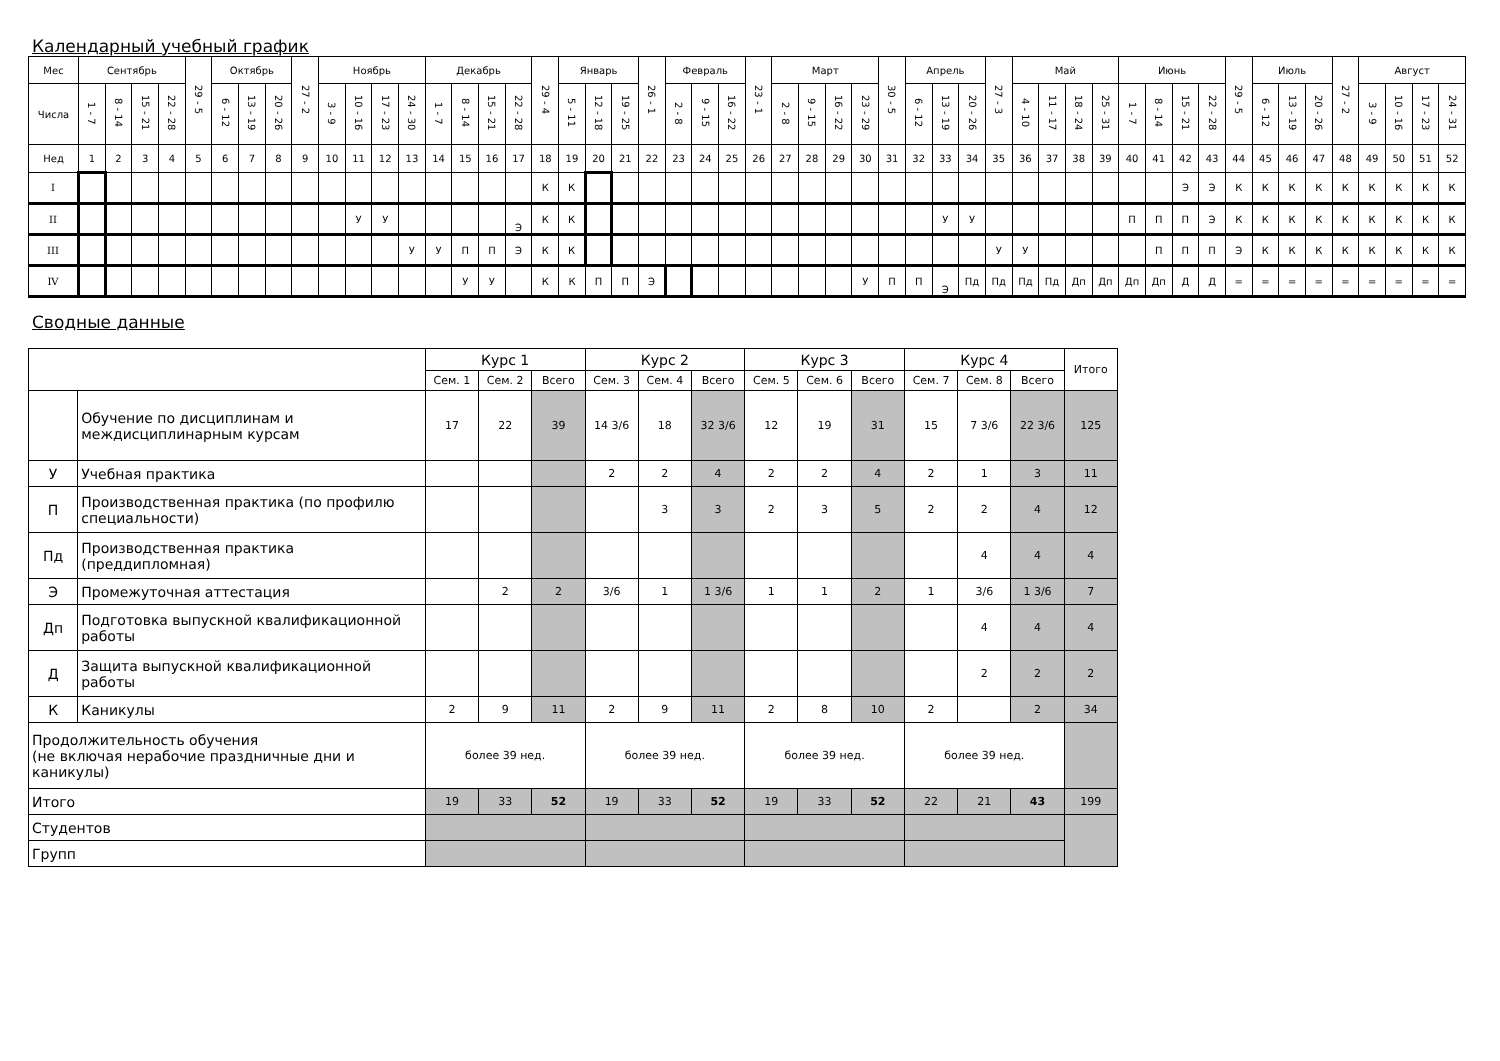Календарный учебный график
| Мес | Сентябрь | | | | 29 - 5 | Октябрь | | | 27 - 2 | Ноябрь | | | | Декабрь | | | | 29 - 4 | Январь | | | 26 - 1 | Февраль | | | 23 - 1 | Март | | | | 30 - 5 | Апрель | | | 27 - 3 | Май | | | | Июнь | | | | 29 - 5 | Июль | | | 27 - 2 | Август | | | |
| Числа | 1 - 7 | 8 - 14 | 15 - 21 | 22 - 28 | | 6 - 12 | 13 - 19 | 20 - 26 | | 3 - 9 | 10 - 16 | 17 - 23 | 24 - 30 | 1 - 7 | 8 - 14 | 15 - 21 | 22 - 28 | | 5 - 11 | 12 - 18 | 19 - 25 | | 2 - 8 | 9 - 15 | 16 - 22 | | 2 - 8 | 9 - 15 | 16 - 22 | 23 - 29 | | 6 - 12 | 13 - 19 | 20 - 26 | | 4 - 10 | 11 - 17 | 18 - 24 | 25 - 31 | 1 - 7 | 8 - 14 | 15 - 21 | 22 - 28 | | 6 - 12 | 13 - 19 | 20 - 26 | | 3 - 9 | 10 - 16 | 17 - 23 | 24 - 31 |
| Нед | 1 | 2 | 3 | 4 | 5 | 6 | 7 | 8 | 9 | 10 | 11 | 12 | 13 | 14 | 15 | 16 | 17 | 18 | 19 | 20 | 21 | 22 | 23 | 24 | 25 | 26 | 27 | 28 | 29 | 30 | 31 | 32 | 33 | 34 | 35 | 36 | 37 | 38 | 39 | 40 | 41 | 42 | 43 | 44 | 45 | 46 | 47 | 48 | 49 | 50 | 51 | 52 |
| I | | | | | | | | | | | | | | | | | | К | К | | | | | | | | | | | | | | | | | | | | | | | Э | Э | К | К | К | К | К | К | К | К | К |
| II | | | | | | | | | | | У | У | | | | | Э | К | К | | | | | | | | | | | | | | У | У | | | | | | П | П | П | Э | К | К | К | К | К | К | К | К | К |
| III | | | | | | | | | | | | | У | У | П | П | Э | К | К | | | | | | | | | | | | | | | | У | У | | | | | П | П | П | Э | К | К | К | К | К | К | К | К |
| IV | | | | | | | | | | | | | | | У | У | | К | К | П | П | Э | | | | | | | | У | П | П | Э | Пд | Пд | Пд | Пд | Дп | Дп | Дп | Дп | Д | Д | = | = | = | = | = | = | = | = | = |
Сводные данные
| | | Курс 1 | | | Курс 2 | | | Курс 3 | | | Курс 4 | | | Итого |
| --- | --- | --- | --- | --- | --- | --- | --- | --- | --- | --- | --- | --- | --- | --- |
| | | Сем. 1 | Сем. 2 | Всего | Сем. 3 | Сем. 4 | Всего | Сем. 5 | Сем. 6 | Всего | Сем. 7 | Сем. 8 | Всего | |
| | Обучение по дисциплинам и междисциплинарным курсам | 17 | 22 | 39 | 14 3/6 | 18 | 32 3/6 | 12 | 19 | 31 | 15 | 7 3/6 | 22 3/6 | 125 |
| У | Учебная практика | | | | 2 | 2 | 4 | 2 | 2 | 4 | 2 | 1 | 3 | 11 |
| П | Производственная практика (по профилю специальности) | | | | | 3 | 3 | 2 | 3 | 5 | 2 | 2 | 4 | 12 |
| Пд | Производственная практика (преддипломная) | | | | | | | | | | | 4 | 4 | 4 |
| Э | Промежуточная аттестация | | 2 | 2 | 3/6 | 1 | 1 3/6 | 1 | 1 | 2 | 1 | 3/6 | 1 3/6 | 7 |
| Дп | Подготовка выпускной квалификационной работы | | | | | | | | | | | 4 | 4 | 4 |
| Д | Защита выпускной квалификационной работы | | | | | | | | | | | 2 | 2 | 2 |
| К | Каникулы | 2 | 9 | 11 | 2 | 9 | 11 | 2 | 8 | 10 | 2 | | 2 | 34 |
| Продолжительность обучения (не включая нерабочие праздничные дни и каникулы) | | более 39 нед. | | | более 39 нед. | | | более 39 нед. | | | более 39 нед. | | | |
| Итого | | 19 | 33 | 52 | 19 | 33 | 52 | 19 | 33 | 52 | 22 | 21 | 43 | 199 |
| Студентов | | | | | | | | | | | | | | |
| Групп | | | | | | | | | | | | | | |